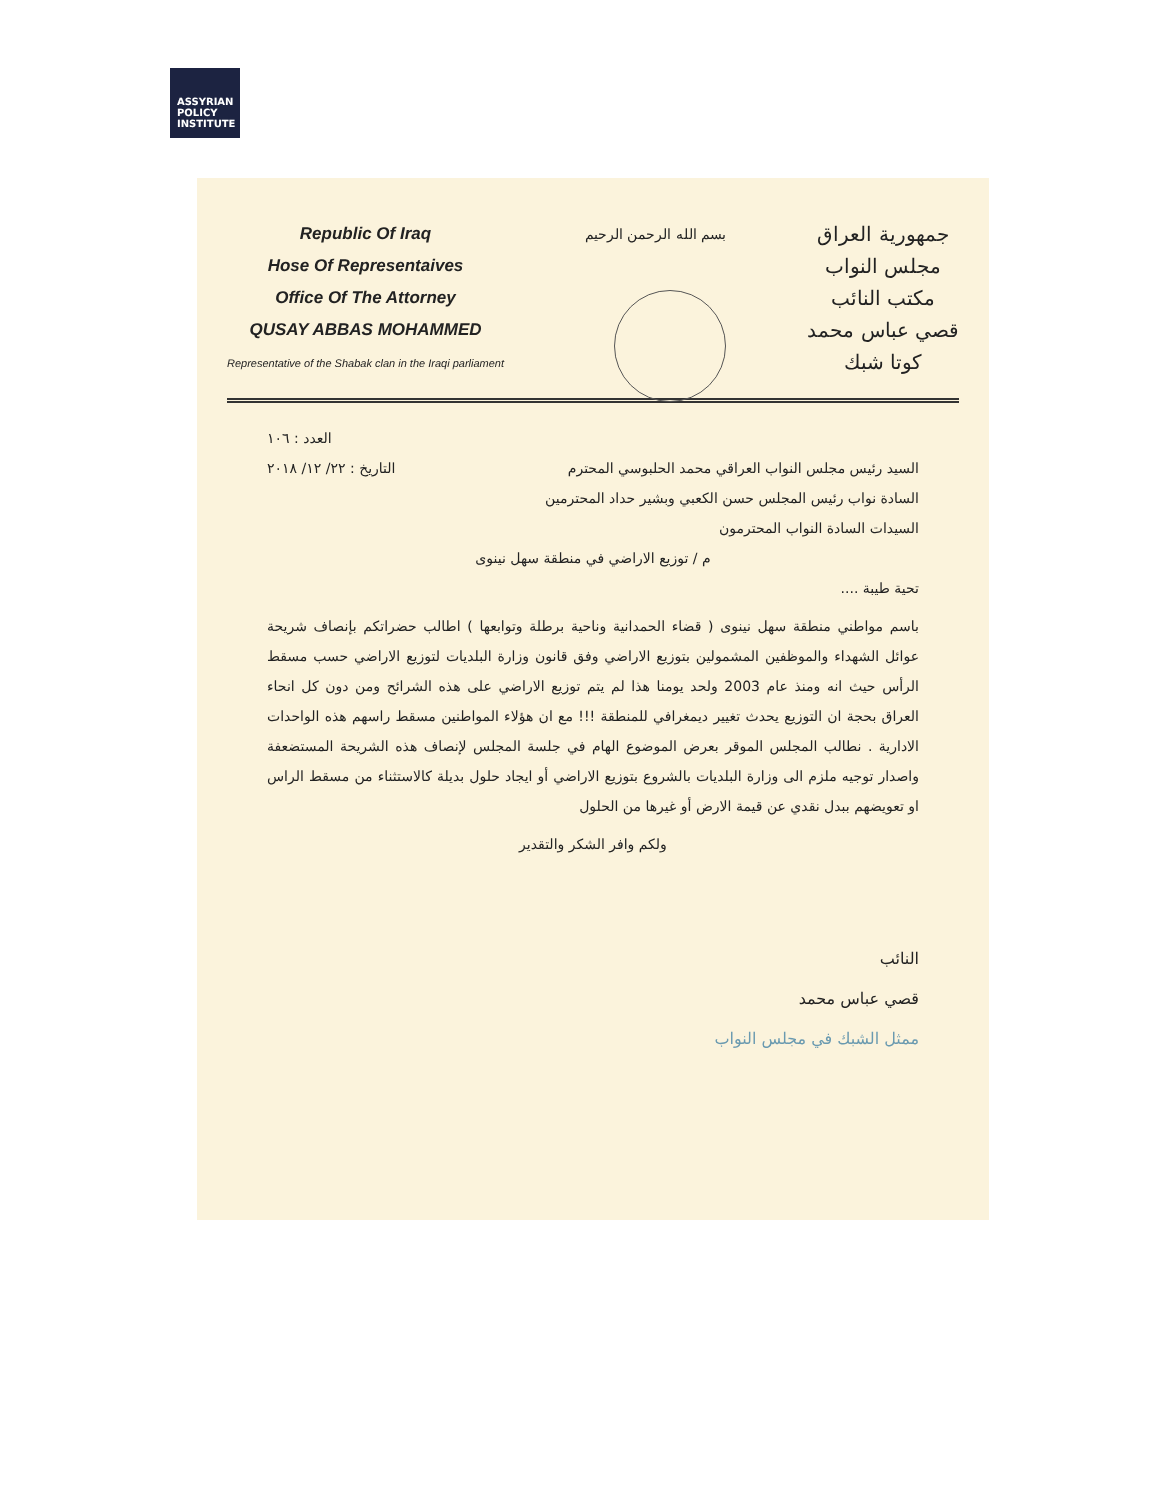ASSYRIAN
POLICY
INSTITUTE
Republic Of Iraq
Hose Of Representaives
Office Of The Attorney
QUSAY ABBAS MOHAMMED
Representative of the Shabak clan in the Iraqi parliament
بسم الله الرحمن الرحيم
جمهورية العراق
مجلس النواب
مكتب النائب
قصي عباس محمد
كوتا شبك
العدد : ١٠٦
السيد رئيس مجلس النواب العراقي محمد الحلبوسي المحترم التاريخ : ٢٢/ ١٢/ ٢٠١٨
السادة نواب رئيس المجلس حسن الكعبي وبشير حداد المحترمين
السيدات السادة النواب المحترمون
م / توزيع الاراضي في منطقة سهل نينوى
تحية طيبة ....
باسم مواطني منطقة سهل نينوى ( قضاء الحمدانية وناحية برطلة وتوابعها ) اطالب حضراتكم بإنصاف شريحة عوائل الشهداء والموظفين المشمولين بتوزيع الاراضي وفق قانون وزارة البلديات لتوزيع الاراضي حسب مسقط الرأس حيث انه ومنذ عام 2003 ولحد يومنا هذا لم يتم توزيع الاراضي على هذه الشرائح ومن دون كل انحاء العراق بحجة ان التوزيع يحدث تغيير ديمغرافي للمنطقة !!! مع ان هؤلاء المواطنين مسقط راسهم هذه الواحدات الادارية . نطالب المجلس الموقر بعرض الموضوع الهام في جلسة المجلس لإنصاف هذه الشريحة المستضعفة واصدار توجيه ملزم الى وزارة البلديات بالشروع بتوزيع الاراضي أو ايجاد حلول بديلة كالاستثناء من مسقط الراس او تعويضهم ببدل نقدي عن قيمة الارض أو غيرها من الحلول
ولكم وافر الشكر والتقدير
النائب
قصي عباس محمد
ممثل الشبك في مجلس النواب